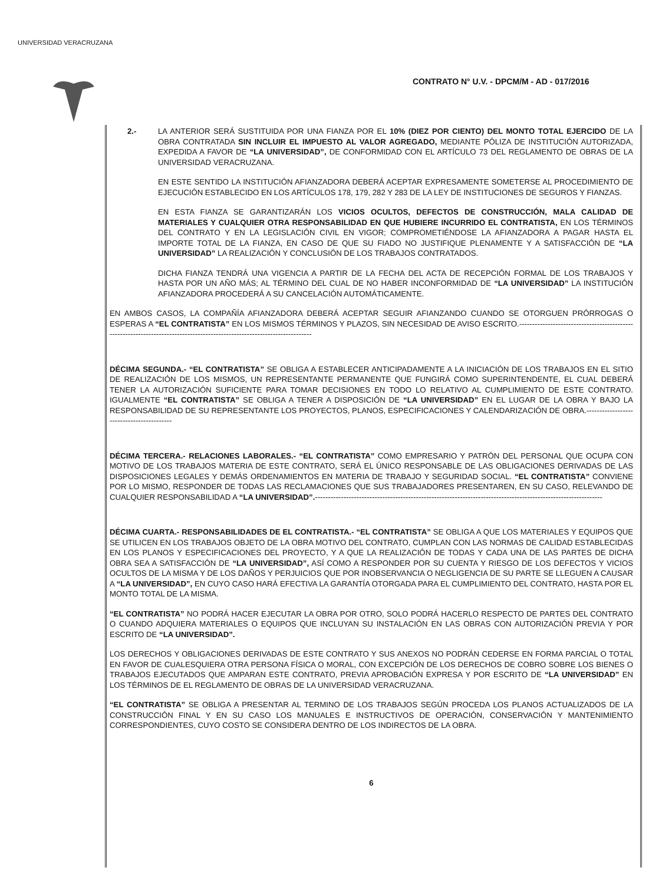UNIVERSIDAD VERACRUZANA
CONTRATO N° U.V. - DPCM/M - AD - 017/2016
2.- LA ANTERIOR SERÁ SUSTITUIDA POR UNA FIANZA POR EL 10% (DIEZ POR CIENTO) DEL MONTO TOTAL EJERCIDO DE LA OBRA CONTRATADA SIN INCLUIR EL IMPUESTO AL VALOR AGREGADO, MEDIANTE PÓLIZA DE INSTITUCIÓN AUTORIZADA, EXPEDIDA A FAVOR DE “LA UNIVERSIDAD”, DE CONFORMIDAD CON EL ARTÍCULO 73 DEL REGLAMENTO DE OBRAS DE LA UNIVERSIDAD VERACRUZANA.
EN ESTE SENTIDO LA INSTITUCIÓN AFIANZADORA DEBERÁ ACEPTAR EXPRESAMENTE SOMETERSE AL PROCEDIMIENTO DE EJECUCIÓN ESTABLECIDO EN LOS ARTÍCULOS 178, 179, 282 Y 283 DE LA LEY DE INSTITUCIONES DE SEGUROS Y FIANZAS.
EN ESTA FIANZA SE GARANTIZARÁN LOS VICIOS OCULTOS, DEFECTOS DE CONSTRUCCIÓN, MALA CALIDAD DE MATERIALES Y CUALQUIER OTRA RESPONSABILIDAD EN QUE HUBIERE INCURRIDO EL CONTRATISTA, EN LOS TÉRMINOS DEL CONTRATO Y EN LA LEGISLACIÓN CIVIL EN VIGOR; COMPROMETIÉNDOSE LA AFIANZADORA A PAGAR HASTA EL IMPORTE TOTAL DE LA FIANZA, EN CASO DE QUE SU FIADO NO JUSTIFIQUE PLENAMENTE Y A SATISFACCIÓN DE “LA UNIVERSIDAD” LA REALIZACIÓN Y CONCLUSIÓN DE LOS TRABAJOS CONTRATADOS.
DICHA FIANZA TENDRÁ UNA VIGENCIA A PARTIR DE LA FECHA DEL ACTA DE RECEPCIÓN FORMAL DE LOS TRABAJOS Y HASTA POR UN AÑO MÁS; AL TÉRMINO DEL CUAL DE NO HABER INCONFORMIDAD DE “LA UNIVERSIDAD” LA INSTITUCIÓN AFIANZADORA PROCEDERÁ A SU CANCELACIÓN AUTOMÁTICAMENTE.
EN AMBOS CASOS, LA COMPAÑÍA AFIANZADORA DEBERÁ ACEPTAR SEGUIR AFIANZANDO CUANDO SE OTORGUEN PRÓRROGAS O ESPERAS A “EL CONTRATISTA” EN LOS MISMOS TÉRMINOS Y PLAZOS, SIN NECESIDAD DE AVISO ESCRITO.--------------------------------------------------------------------------------------------------------------------------
DÉCIMA SEGUNDA.- “EL CONTRATISTA” SE OBLIGA A ESTABLECER ANTICIPADAMENTE A LA INICIACIÓN DE LOS TRABAJOS EN EL SITIO DE REALIZACIÓN DE LOS MISMOS, UN REPRESENTANTE PERMANENTE QUE FUNGIRÁ COMO SUPERINTENDENTE, EL CUAL DEBERÁ TENER LA AUTORIZACIÓN SUFICIENTE PARA TOMAR DECISIONES EN TODO LO RELATIVO AL CUMPLIMIENTO DE ESTE CONTRATO. IGUALMENTE “EL CONTRATISTA” SE OBLIGA A TENER A DISPOSICIÓN DE “LA UNIVERSIDAD” EN EL LUGAR DE LA OBRA Y BAJO LA RESPONSABILIDAD DE SU REPRESENTANTE LOS PROYECTOS, PLANOS, ESPECIFICACIONES Y CALENDARIZACIÓN DE OBRA.------------------------------------------
DÉCIMA TERCERA.- RELACIONES LABORALES.- “EL CONTRATISTA” COMO EMPRESARIO Y PATRÓN DEL PERSONAL QUE OCUPA CON MOTIVO DE LOS TRABAJOS MATERIA DE ESTE CONTRATO, SERÁ EL ÚNICO RESPONSABLE DE LAS OBLIGACIONES DERIVADAS DE LAS DISPOSICIONES LEGALES Y DEMÁS ORDENAMIENTOS EN MATERIA DE TRABAJO Y SEGURIDAD SOCIAL. “EL CONTRATISTA” CONVIENE POR LO MISMO, RESPONDER DE TODAS LAS RECLAMACIONES QUE SUS TRABAJADORES PRESENTAREN, EN SU CASO, RELEVANDO DE CUALQUIER RESPONSABILIDAD A “LA UNIVERSIDAD”.---------------------------------------------------------------------------------------------------------------
DÉCIMA CUARTA.- RESPONSABILIDADES DE EL CONTRATISTA.- “EL CONTRATISTA” SE OBLIGA A QUE LOS MATERIALES Y EQUIPOS QUE SE UTILICEN EN LOS TRABAJOS OBJETO DE LA OBRA MOTIVO DEL CONTRATO, CUMPLAN CON LAS NORMAS DE CALIDAD ESTABLECIDAS EN LOS PLANOS Y ESPECIFICACIONES DEL PROYECTO, Y A QUE LA REALIZACIÓN DE TODAS Y CADA UNA DE LAS PARTES DE DICHA OBRA SEA A SATISFACCIÓN DE “LA UNIVERSIDAD”, ASÍ COMO A RESPONDER POR SU CUENTA Y RIESGO DE LOS DEFECTOS Y VICIOS OCULTOS DE LA MISMA Y DE LOS DAÑOS Y PERJUICIOS QUE POR INOBSERVANCIA O NEGLIGENCIA DE SU PARTE SE LLEGUEN A CAUSAR A “LA UNIVERSIDAD”, EN CUYO CASO HARÁ EFECTIVA LA GARANTÍA OTORGADA PARA EL CUMPLIMIENTO DEL CONTRATO, HASTA POR EL MONTO TOTAL DE LA MISMA.
“EL CONTRATISTA” NO PODRÁ HACER EJECUTAR LA OBRA POR OTRO, SOLO PODRÁ HACERLO RESPECTO DE PARTES DEL CONTRATO O CUANDO ADQUIERA MATERIALES O EQUIPOS QUE INCLUYAN SU INSTALACIÓN EN LAS OBRAS CON AUTORIZACIÓN PREVIA Y POR ESCRITO DE “LA UNIVERSIDAD”.
LOS DERECHOS Y OBLIGACIONES DERIVADAS DE ESTE CONTRATO Y SUS ANEXOS NO PODRÁN CEDERSE EN FORMA PARCIAL O TOTAL EN FAVOR DE CUALESQUIERA OTRA PERSONA FÍSICA O MORAL, CON EXCEPCIÓN DE LOS DERECHOS DE COBRO SOBRE LOS BIENES O TRABAJOS EJECUTADOS QUE AMPARAN ESTE CONTRATO, PREVIA APROBACIÓN EXPRESA Y POR ESCRITO DE “LA UNIVERSIDAD” EN LOS TÉRMINOS DE EL REGLAMENTO DE OBRAS DE LA UNIVERSIDAD VERACRUZANA.
“EL CONTRATISTA” SE OBLIGA A PRESENTAR AL TERMINO DE LOS TRABAJOS SEGÚN PROCEDA LOS PLANOS ACTUALIZADOS DE LA CONSTRUCCIÓN FINAL Y EN SU CASO LOS MANUALES E INSTRUCTIVOS DE OPERACIÓN, CONSERVACIÓN Y MANTENIMIENTO CORRESPONDIENTES, CUYO COSTO SE CONSIDERA DENTRO DE LOS INDIRECTOS DE LA OBRA.
6